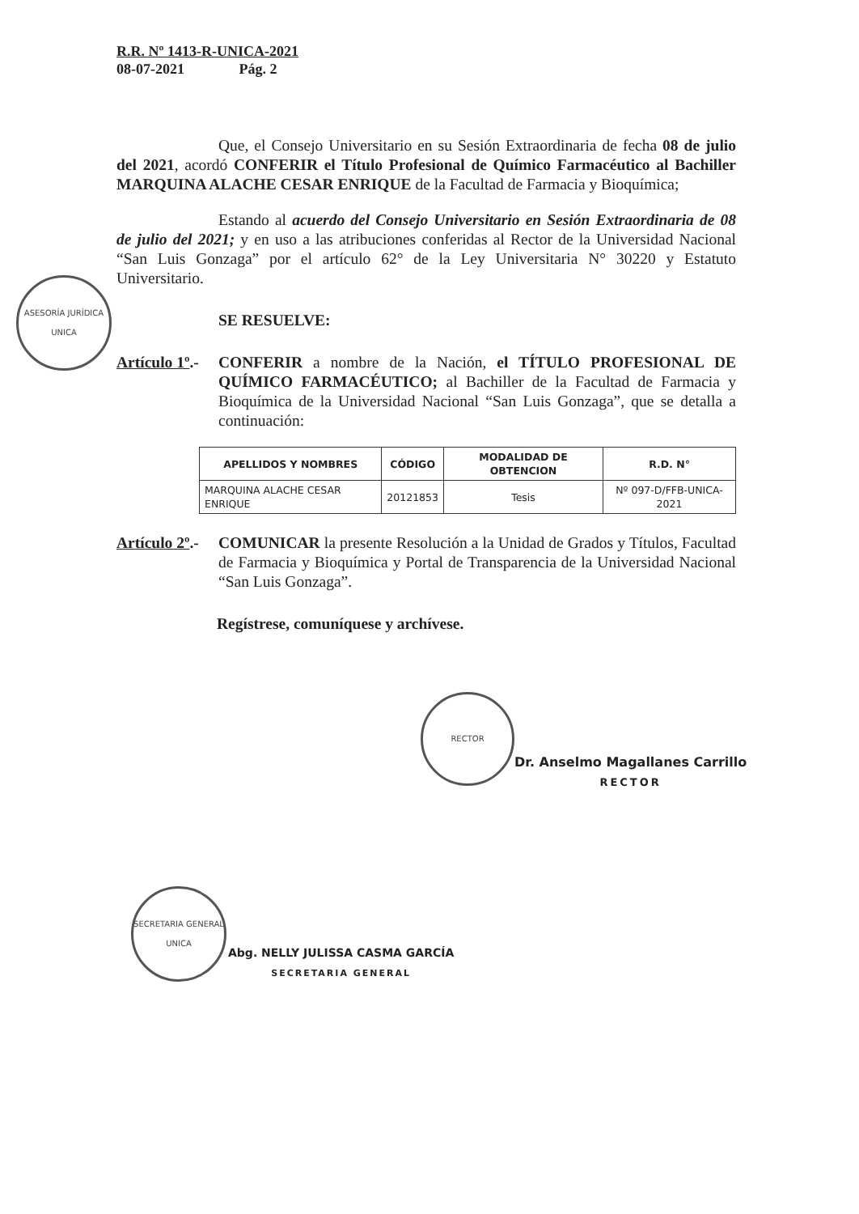R.R. Nº 1413-R-UNICA-2021
08-07-2021 Pág. 2
Que, el Consejo Universitario en su Sesión Extraordinaria de fecha 08 de julio del 2021, acordó CONFERIR el Título Profesional de Químico Farmacéutico al Bachiller MARQUINA ALACHE CESAR ENRIQUE de la Facultad de Farmacia y Bioquímica;
Estando al acuerdo del Consejo Universitario en Sesión Extraordinaria de 08 de julio del 2021; y en uso a las atribuciones conferidas al Rector de la Universidad Nacional “San Luis Gonzaga” por el artículo 62° de la Ley Universitaria N° 30220 y Estatuto Universitario.
SE RESUELVE:
Artículo 1º.-
CONFERIR a nombre de la Nación, el TÍTULO PROFESIONAL DE QUÍMICO FARMACÉUTICO; al Bachiller de la Facultad de Farmacia y Bioquímica de la Universidad Nacional “San Luis Gonzaga”, que se detalla a continuación:
| APELLIDOS Y NOMBRES | CÓDIGO | MODALIDAD DE OBTENCION | R.D. N° |
| --- | --- | --- | --- |
| MARQUINA ALACHE CESAR ENRIQUE | 20121853 | Tesis | Nº 097-D/FFB-UNICA-2021 |
Artículo 2º.-
COMUNICAR la presente Resolución a la Unidad de Grados y Títulos, Facultad de Farmacia y Bioquímica y Portal de Transparencia de la Universidad Nacional “San Luis Gonzaga”.
Regístrese, comuníquese y archívese.
ASESORÍA JURÍDICA
UNICA
RECTOR
Dr. Anselmo Magallanes Carrillo
RECTOR
SECRETARIA GENERAL
UNICA
Abg. NELLY JULISSA CASMA GARCÍA
SECRETARIA GENERAL